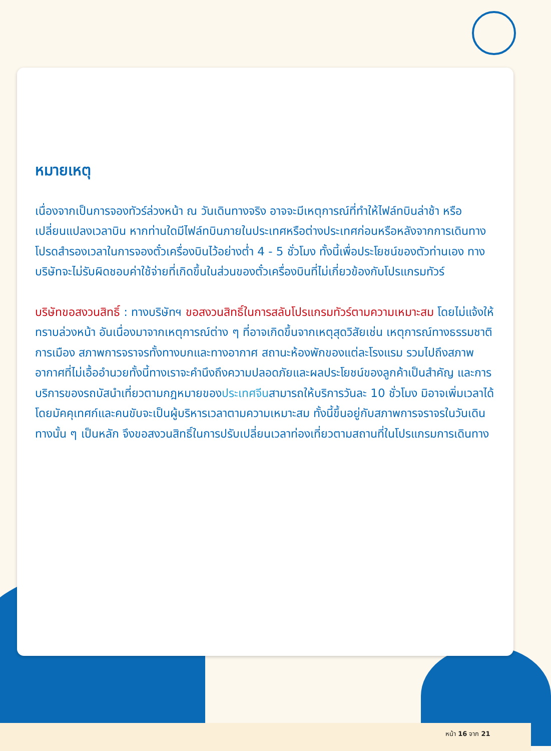หมายเหตุ
เนื่องจากเป็นการจองทัวร์ล่วงหน้า ณ วันเดินทางจริง อาจจะมีเหตุการณ์ที่ทำให้ไฟล์ทบินล่าช้า หรือเปลี่ยนแปลงเวลาบิน หากท่านใดมีไฟล์ทบินภายในประเทศหรือต่างประเทศก่อนหรือหลังจากการเดินทาง โปรดสำรองเวลาในการจองตั๋วเครื่องบินไว้อย่างต่ำ 4 - 5 ชั่วโมง ทั้งนี้เพื่อประโยชน์ของตัวท่านเอง ทางบริษัทจะไม่รับผิดชอบค่าใช้จ่ายที่เกิดขึ้นในส่วนของตั๋วเครื่องบินที่ไม่เกี่ยวข้องกับโปรแกรมทัวร์
บริษัทขอสงวนสิทธิ์ : ทางบริษัทฯ ขอสงวนสิทธิ์ในการสลับโปรแกรมทัวร์ตามความเหมาะสม โดยไม่แจ้งให้ทราบล่วงหน้า อันเนื่องมาจากเหตุการณ์ต่าง ๆ ที่อาจเกิดขึ้นจากเหตุสุดวิสัยเช่น เหตุการณ์ทางธรรมชาติ การเมือง สภาพการจราจรทั้งทางบกและทางอากาศ สถานะห้องพักของแต่ละโรงแรม รวมไปถึงสภาพอากาศที่ไม่เอื้ออำนวยทั้งนี้ทางเราจะคำนึงถึงความปลอดภัยและผลประโยชน์ของลูกค้าเป็นสำคัญ และการบริการของรถบัสนำเที่ยวตามกฎหมายของประเทศจีนสามารถให้บริการวันละ 10 ชั่วโมง มิอาจเพิ่มเวลาได้ โดยมัคคุเทศก์และคนขับจะเป็นผู้บริหารเวลาตามความเหมาะสม ทั้งนี้ขึ้นอยู่กับสภาพการจราจรในวันเดินทางนั้น ๆ เป็นหลัก จึงขอสงวนสิทธิ์ในการปรับเปลี่ยนเวลาท่องเที่ยวตามสถานที่ในโปรแกรมการเดินทาง
หน้า 16 จาก 21